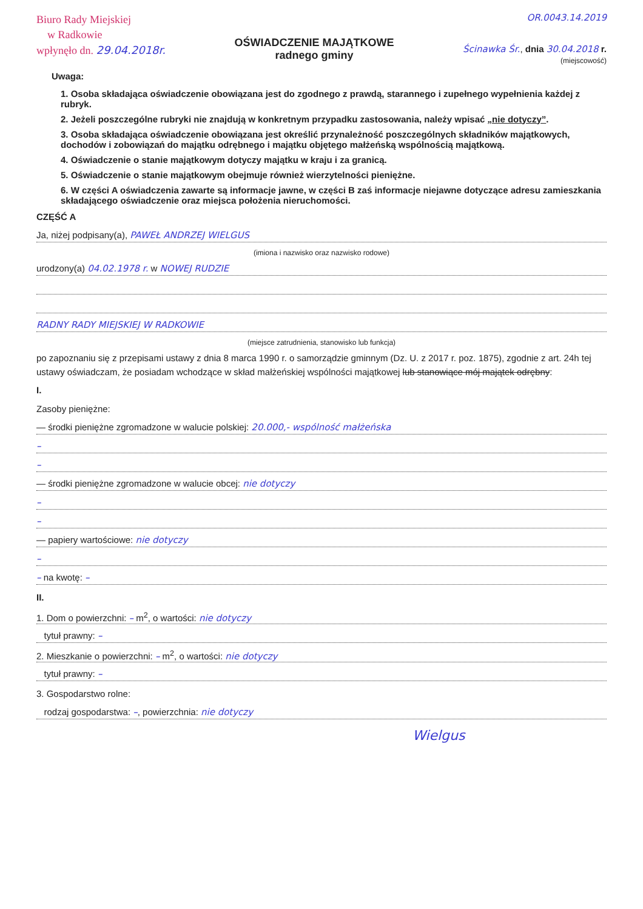Biuro Rady Miejskiej
w Radkowie
wpłynęło dn. 29.04.2018r.
OŚWIADCZENIE MAJĄTKOWE
radnego gminy
OR.0043.14.2019
Ścinawka Śr., dnia 30.04.2018 r.
(miejscowość)
Uwaga:
1. Osoba składająca oświadczenie obowiązana jest do zgodnego z prawdą, starannego i zupełnego wypełnienia każdej z rubryk.
2. Jeżeli poszczególne rubryki nie znajdują w konkretnym przypadku zastosowania, należy wpisać „nie dotyczy”.
3. Osoba składająca oświadczenie obowiązana jest określić przynależność poszczególnych składników majątkowych, dochodów i zobowiązań do majątku odrębnego i majątku objętego małżeńską wspólnością majątkową.
4. Oświadczenie o stanie majątkowym dotyczy majątku w kraju i za granicą.
5. Oświadczenie o stanie majątkowym obejmuje również wierzytelności pieniężne.
6. W części A oświadczenia zawarte są informacje jawne, w części B zaś informacje niejawne dotyczące adresu zamieszkania składającego oświadczenie oraz miejsca położenia nieruchomości.
CZĘŚĆ A
Ja, niżej podpisany(a), PAWEŁ ANDRZEJ WIELGUS
(imiona i nazwisko oraz nazwisko rodowe)
urodzony(a) 04.02.1978 r. w NOWEJ RUDZIE
RADNY RADY MIEJSKIEJ W RADKOWIE
(miejsce zatrudnienia, stanowisko lub funkcja)
po zapoznaniu się z przepisami ustawy z dnia 8 marca 1990 r. o samorządzie gminnym (Dz. U. z 2017 r. poz. 1875), zgodnie z art. 24h tej ustawy oświadczam, że posiadam wchodzące w skład małżeńskiej wspólności majątkowej lub stanowiące mój majątek odrębny:
I.
Zasoby pieniężne:
— środki pieniężne zgromadzone w walucie polskiej: 20.000,- wspólność małżeńska
–
–
— środki pieniężne zgromadzone w walucie obcej: nie dotyczy
–
–
— papiery wartościowe: nie dotyczy
–
– na kwotę: –
II.
1. Dom o powierzchni: – m<sup>2</sup>, o wartości: nie dotyczy
tytuł prawny: –
2. Mieszkanie o powierzchni: – m<sup>2</sup>, o wartości: nie dotyczy
tytuł prawny: –
3. Gospodarstwo rolne:
rodzaj gospodarstwa: –, powierzchnia: nie dotyczy
Wielgus